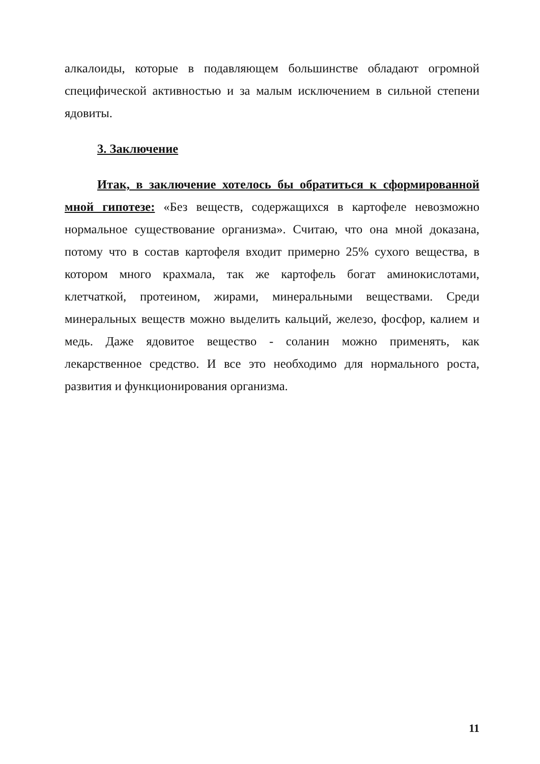алкалоиды, которые в подавляющем большинстве обладают огромной специфической активностью и за малым исключением в сильной степени ядовиты.
3. Заключение
Итак, в заключение хотелось бы обратиться к сформированной мной гипотезе: «Без веществ, содержащихся в картофеле невозможно нормальное существование организма». Считаю, что она мной доказана, потому что в состав картофеля входит примерно 25% сухого вещества, в котором много крахмала, так же картофель богат аминокислотами, клетчаткой, протеином, жирами, минеральными веществами. Среди минеральных веществ можно выделить кальций, железо, фосфор, калием и медь. Даже ядовитое вещество - соланин можно применять, как лекарственное средство. И все это необходимо для нормального роста, развития и функционирования организма.
11